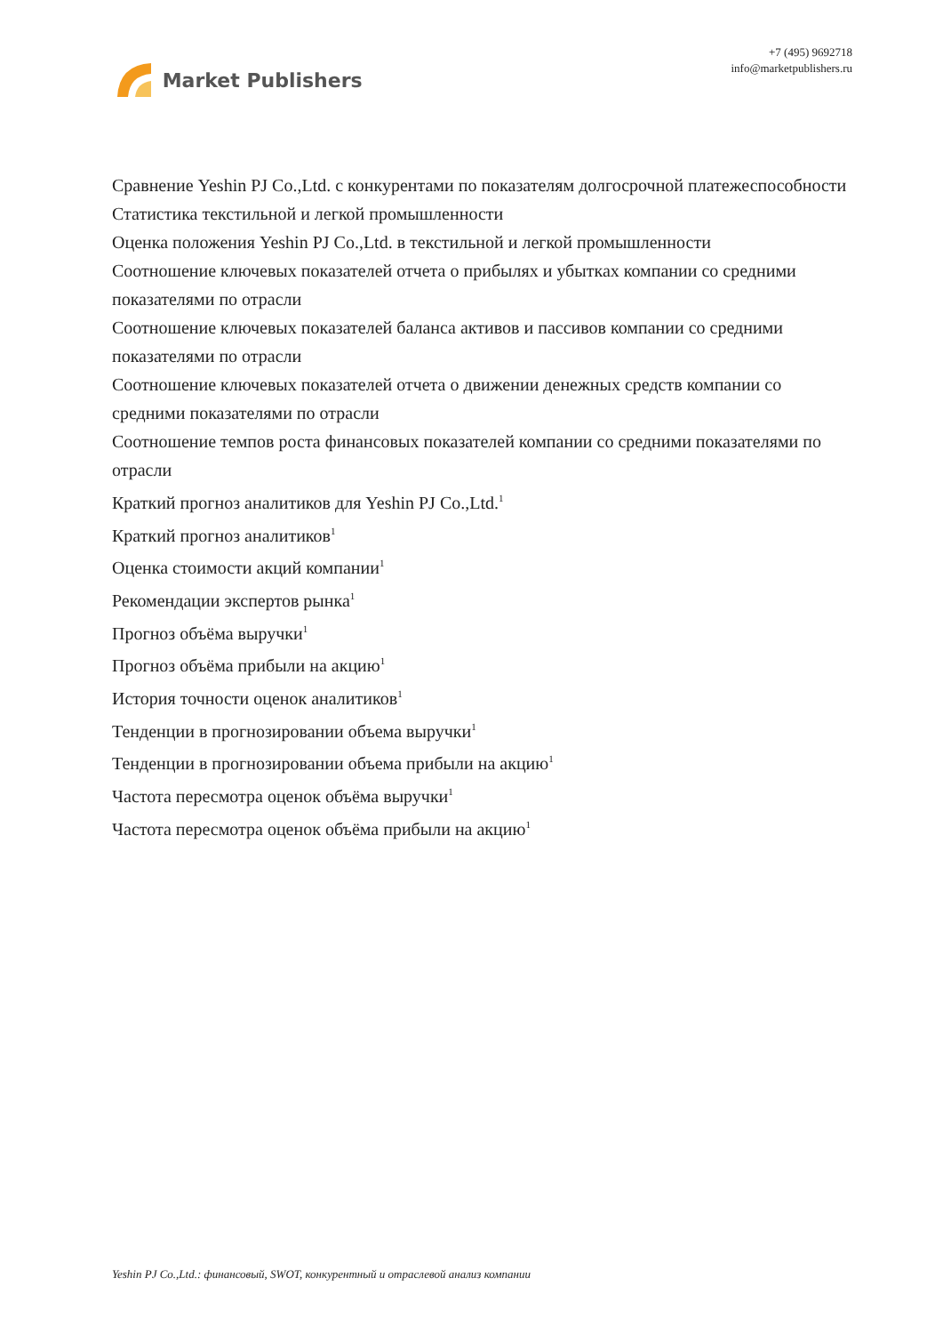Market Publishers
+7 (495) 9692718
info@marketpublishers.ru
Сравнение Yeshin PJ Co.,Ltd. с конкурентами по показателям долгосрочной платежеспособности
Статистика текстильной и легкой промышленности
Оценка положения Yeshin PJ Co.,Ltd. в текстильной и легкой промышленности
Соотношение ключевых показателей отчета о прибылях и убытках компании со средними показателями по отрасли
Соотношение ключевых показателей баланса активов и пассивов компании со средними показателями по отрасли
Соотношение ключевых показателей отчета о движении денежных средств компании со средними показателями по отрасли
Соотношение темпов роста финансовых показателей компании со средними показателями по отрасли
Краткий прогноз аналитиков для Yeshin PJ Co.,Ltd.<sup>1</sup>
Краткий прогноз аналитиков<sup>1</sup>
Оценка стоимости акций компании<sup>1</sup>
Рекомендации экспертов рынка<sup>1</sup>
Прогноз объёма выручки<sup>1</sup>
Прогноз объёма прибыли на акцию<sup>1</sup>
История точности оценок аналитиков<sup>1</sup>
Тенденции в прогнозировании объема выручки<sup>1</sup>
Тенденции в прогнозировании объема прибыли на акцию<sup>1</sup>
Частота пересмотра оценок объёма выручки<sup>1</sup>
Частота пересмотра оценок объёма прибыли на акцию<sup>1</sup>
Yeshin PJ Co.,Ltd.: финансовый, SWOT, конкурентный и отраслевой анализ компании